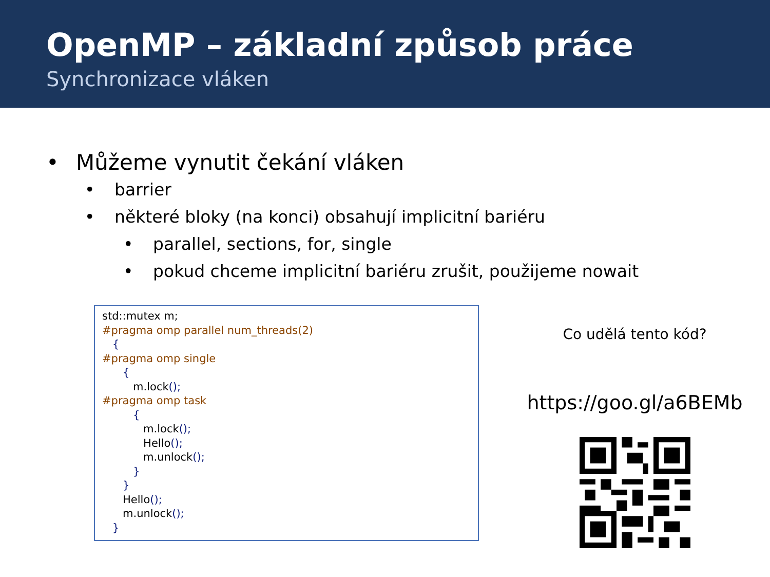OpenMP – základní způsob práce
Synchronizace vláken
• Můžeme vynutit čekání vláken
• barrier
• některé bloky (na konci) obsahují implicitní bariéru
• parallel, sections, for, single
• pokud chceme implicitní bariéru zrušit, použijeme nowait
std::mutex m; #pragma omp parallel num_threads(2) { #pragma omp single { m.lock(); #pragma omp task { m.lock(); Hello(); m.unlock(); } } Hello(); m.unlock(); }
Co udělá tento kód?
https://goo.gl/a6BEMb